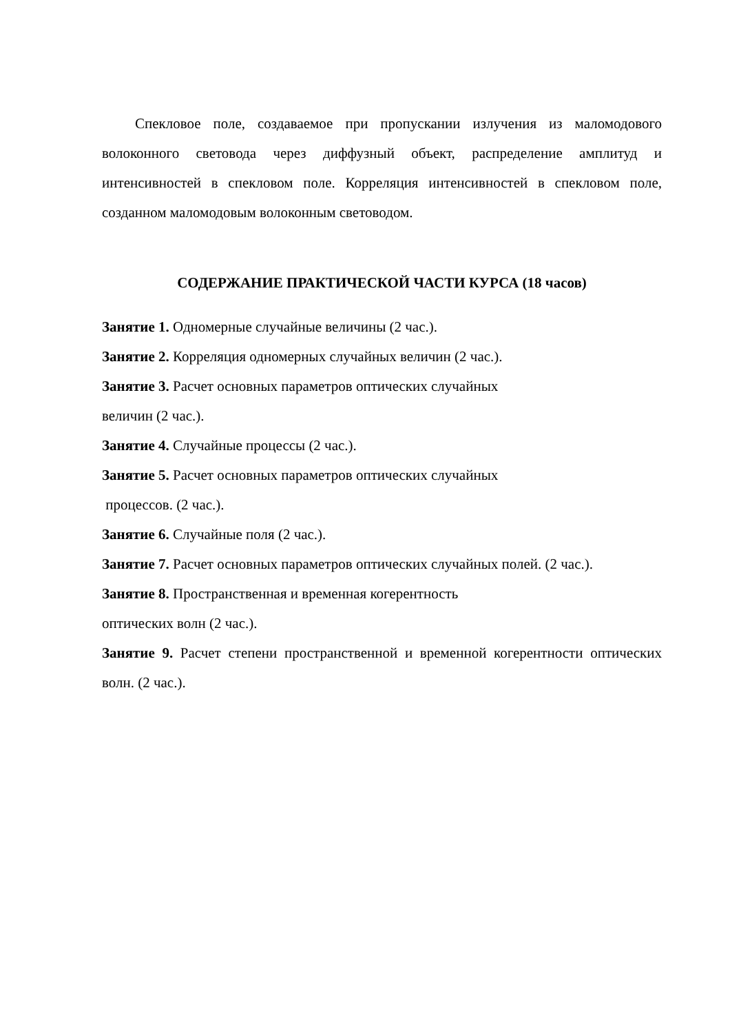Спекловое поле, создаваемое при пропускании излучения из маломодового волоконного световода через диффузный объект, распределение амплитуд и интенсивностей в спекловом поле. Корреляция интенсивностей в спекловом поле, созданном маломодовым волоконным световодом.
СОДЕРЖАНИЕ ПРАКТИЧЕСКОЙ ЧАСТИ КУРСА (18 часов)
Занятие 1. Одномерные случайные величины (2 час.).
Занятие 2. Корреляция одномерных случайных величин (2 час.).
Занятие 3. Расчет основных параметров оптических случайных
величин (2 час.).
Занятие 4. Случайные процессы (2 час.).
Занятие 5. Расчет основных параметров оптических случайных
процессов. (2 час.).
Занятие 6. Случайные поля (2 час.).
Занятие 7. Расчет основных параметров оптических случайных полей. (2 час.).
Занятие 8. Пространственная и временная когерентность
оптических волн (2 час.).
Занятие 9. Расчет степени пространственной и временной когерентности оптических волн. (2 час.).